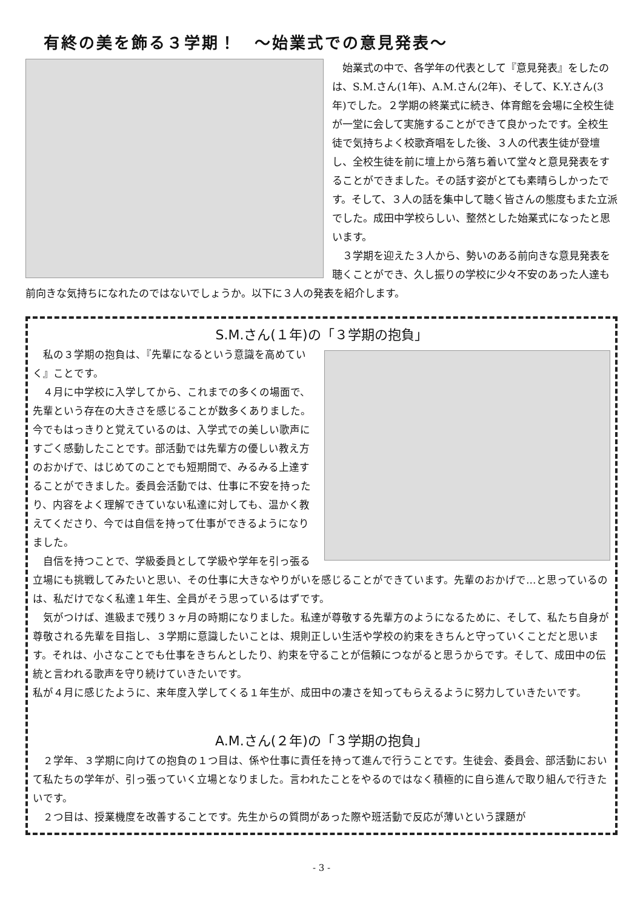有終の美を飾る３学期！　～始業式での意見発表～
　始業式の中で、各学年の代表として『意見発表』をしたのは、S.M.さん(1年)、A.M.さん(2年)、そして、K.Y.さん(3年)でした。２学期の終業式に続き、体育館を会場に全校生徒が一堂に会して実施することができて良かったです。全校生徒で気持ちよく校歌斉唱をした後、３人の代表生徒が登壇し、全校生徒を前に壇上から落ち着いて堂々と意見発表をすることができました。その話す姿がとても素晴らしかったです。そして、３人の話を集中して聴く皆さんの態度もまた立派でした。成田中学校らしい、整然とした始業式になったと思います。
　３学期を迎えた３人から、勢いのある前向きな意見発表を聴くことができ、久し振りの学校に少々不安のあった人達も前向きな気持ちになれたのではないでしょうか。以下に３人の発表を紹介します。
S.M.さん(１年)の「３学期の抱負」
　私の３学期の抱負は、『先輩になるという意識を高めていく』ことです。
　４月に中学校に入学してから、これまでの多くの場面で、先輩という存在の大きさを感じることが数多くありました。今でもはっきりと覚えているのは、入学式での美しい歌声にすごく感動したことです。部活動では先輩方の優しい教え方のおかげで、はじめてのことでも短期間で、みるみる上達することができました。委員会活動では、仕事に不安を持ったり、内容をよく理解できていない私達に対しても、温かく教えてくださり、今では自信を持って仕事ができるようになりました。
　自信を持つことで、学級委員として学級や学年を引っ張る立場にも挑戦してみたいと思い、その仕事に大きなやりがいを感じることができています。先輩のおかげで…と思っているのは、私だけでなく私達１年生、全員がそう思っているはずです。
　気がつけば、進級まで残り３ヶ月の時期になりました。私達が尊敬する先輩方のようになるために、そして、私たち自身が尊敬される先輩を目指し、３学期に意識したいことは、規則正しい生活や学校の約束をきちんと守っていくことだと思います。それは、小さなことでも仕事をきちんとしたり、約束を守ることが信頼につながると思うからです。そして、成田中の伝統と言われる歌声を守り続けていきたいです。
私が４月に感じたように、来年度入学してくる１年生が、成田中の凄さを知ってもらえるように努力していきたいです。
A.M.さん(２年)の「３学期の抱負」
　２学年、３学期に向けての抱負の１つ目は、係や仕事に責任を持って進んで行うことです。生徒会、委員会、部活動において私たちの学年が、引っ張っていく立場となりました。言われたことをやるのではなく積極的に自ら進んで取り組んで行きたいです。
　２つ目は、授業機度を改善することです。先生からの質問があった際や班活動で反応が薄いという課題が
- 3 -